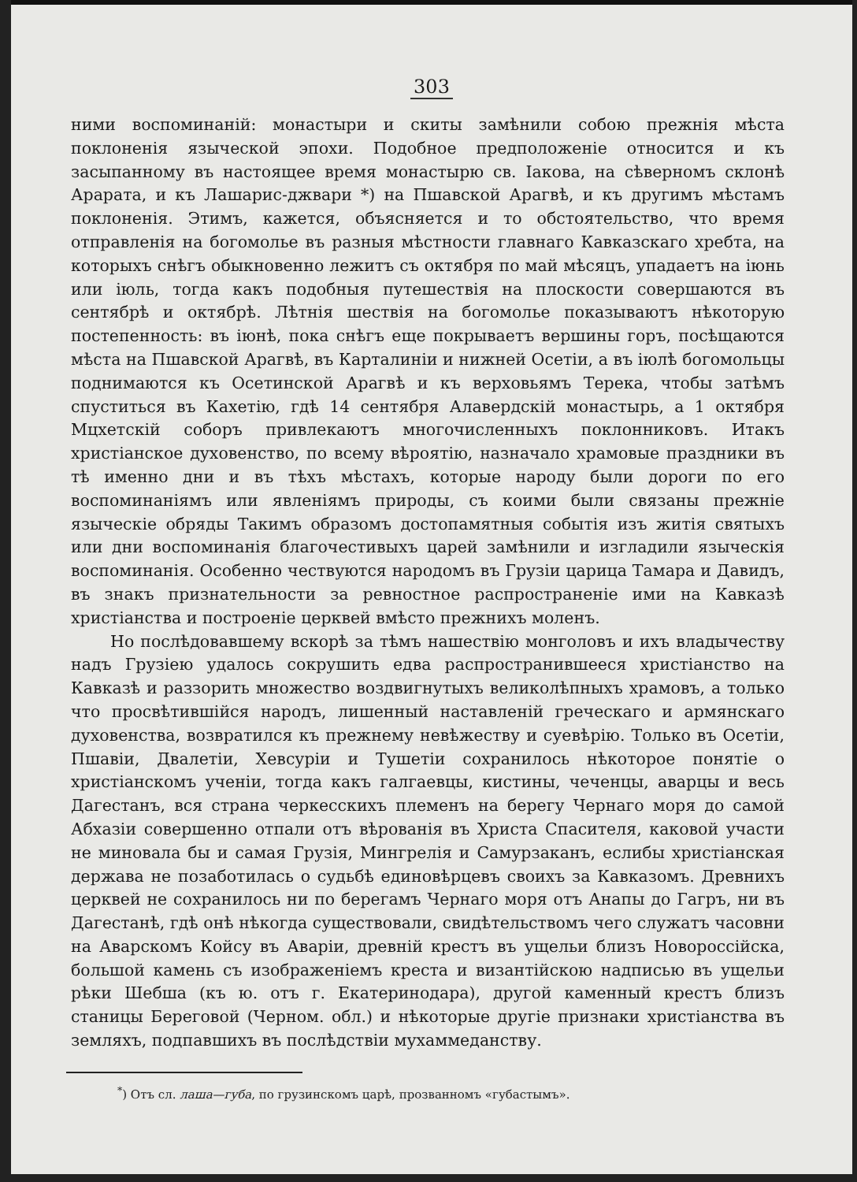303
ними воспоминаній: монастыри и скиты замѣнили собою прежнія мѣста поклоненія языческой эпохи. Подобное предположеніе относится и къ засыпанному въ настоящее время монастырю св. Іакова, на сѣверномъ склонѣ Арарата, и къ Лашарис-джвари *) на Пшавской Арагвѣ, и къ другимъ мѣстамъ поклоненія. Этимъ, кажется, объясняется и то обстоятельство, что время отправленія на богомолье въ разныя мѣстности главнаго Кавказскаго хребта, на которыхъ снѣгъ обыкновенно лежитъ съ октября по май мѣсяцъ, упадаетъ на іюнь или іюль, тогда какъ подобныя путешествія на плоскости совершаются въ сентябрѣ и октябрѣ. Лѣтнія шествія на богомолье показываютъ нѣкоторую постепенность: въ іюнѣ, пока снѣгъ еще покрываетъ вершины горъ, посѣщаются мѣста на Пшавской Арагвѣ, въ Карталиніи и нижней Осетіи, а въ іюлѣ богомольцы поднимаются къ Осетинской Арагвѣ и къ верховьямъ Терека, чтобы затѣмъ спуститься въ Кахетію, гдѣ 14 сентября Алавердскій монастырь, а 1 октября Мцхетскій соборъ привлекаютъ многочисленныхъ поклонниковъ. Итакъ христіанское духовенство, по всему вѣроятію, назначало храмовые праздники въ тѣ именно дни и въ тѣхъ мѣстахъ, которые народу были дороги по его воспоминаніямъ или явленіямъ природы, съ коими были связаны прежніе языческіе обряды Такимъ образомъ достопамятныя событія изъ житія святыхъ или дни воспоминанія благочестивыхъ царей замѣнили и изгладили языческія воспоминанія. Особенно чествуются народомъ въ Грузіи царица Тамара и Давидъ, въ знакъ признательности за ревностное распространеніе ими на Кавказѣ христіанства и построеніе церквей вмѣсто прежнихъ моленъ.
Но послѣдовавшему вскорѣ за тѣмъ нашествію монголовъ и ихъ владычеству надъ Грузіею удалось сокрушить едва распространившееся христіанство на Кавказѣ и раззорить множество воздвигнутыхъ великолѣпныхъ храмовъ, а только что просвѣтившійся народъ, лишенный наставленій греческаго и армянскаго духовенства, возвратился къ прежнему невѣжеству и суевѣрію. Только въ Осетіи, Пшавіи, Двалетіи, Хевсуріи и Тушетіи сохранилось нѣкоторое понятіе о христіанскомъ ученіи, тогда какъ галгаевцы, кистины, чеченцы, аварцы и весь Дагестанъ, вся страна черкесскихъ племенъ на берегу Чернаго моря до самой Абхазіи совершенно отпали отъ вѣрованія въ Христа Спасителя, каковой участи не миновала бы и самая Грузія, Мингрелія и Самурзаканъ, еслибы христіанская держава не позаботилась о судьбѣ единовѣрцевъ своихъ за Кавказомъ. Древнихъ церквей не сохранилось ни по берегамъ Чернаго моря отъ Анапы до Гагръ, ни въ Дагестанѣ, гдѣ онѣ нѣкогда существовали, свидѣтельствомъ чего служатъ часовни на Аварскомъ Койсу въ Аваріи, древній крестъ въ ущельи близъ Новороссійска, большой камень съ изображеніемъ креста и византійскою надписью въ ущельи рѣки Шебша (къ ю. отъ г. Екатеринодара), другой каменный крестъ близъ станицы Береговой (Черном. обл.) и нѣкоторые другіе признаки христіанства въ земляхъ, подпавшихъ въ послѣдствіи мухаммеданству.
<sup>*</sup>) Отъ сл. лаша—губа, по грузинскомъ царѣ, прозванномъ «губастымъ».